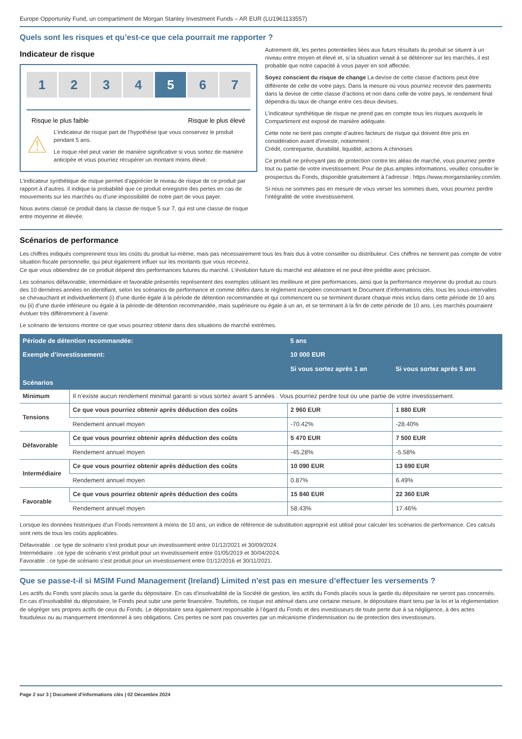Europe Opportunity Fund, un compartiment de Morgan Stanley Investment Funds – AR EUR (LU1961133557)
Quels sont les risques et qu’est-ce que cela pourrait me rapporter ?
Indicateur de risque
1 2 3 4 5 6 7
Risque le plus faible Risque le plus élevé
⚠
L’indicateur de risque part de l’hypothèse que vous conservez le produit pendant 5 ans.
Le risque réel peut varier de manière significative si vous sortez de manière anticipée et vous pourriez récupérer un montant moins élevé.
L’indicateur synthétique de risque permet d’apprécier le niveau de risque de ce produit par rapport à d’autres. Il indique la probabilité que ce produit enregistre des pertes en cas de mouvements sur les marchés ou d’une impossibilité de notre part de vous payer.
Nous avons classé ce produit dans la classe de risque 5 sur 7, qui est une classe de risque entre moyenne et élevée.
Autrement dit, les pertes potentielles liées aux futurs résultats du produit se situent à un niveau entre moyen et élevé et, si la situation venait à se détériorer sur les marchés, il est probable que notre capacité à vous payer en soit affectée.
Soyez conscient du risque de change La devise de cette classe d’actions peut être différente de celle de votre pays. Dans la mesure où vous pourriez recevoir des paiements dans la devise de cette classe d’actions et non dans celle de votre pays, le rendement final dépendra du taux de change entre ces deux devises.
L’indicateur synthétique de risque ne prend pas en compte tous les risques auxquels le Compartiment est exposé de manière adéquate.
Cette note ne tient pas compte d’autres facteurs de risque qui doivent être pris en considération avant d’investir, notamment :
Crédit, contrepartie, durabilité, liquidité, actions A chinoises
Ce produit ne prévoyant pas de protection contre les aléas de marché, vous pourriez perdre tout ou partie de votre investissement. Pour de plus amples informations, veuillez consulter le prospectus du Fonds, disponible gratuitement à l’adresse : https://www.morganstanley.com/im.
Si nous ne sommes pas en mesure de vous verser les sommes dues, vous pourriez perdre l’intégralité de votre investissement.
Scénarios de performance
Les chiffres indiqués comprennent tous les coûts du produit lui-même, mais pas nécessairement tous les frais dus à votre conseiller ou distributeur. Ces chiffres ne tiennent pas compte de votre situation fiscale personnelle, qui peut également influer sur les montants que vous recevrez.
Ce que vous obtiendrez de ce produit dépend des performances futures du marché. L’évolution future du marché est aléatoire et ne peut être prédite avec précision.
Les scénarios défavorable, intermédiaire et favorable présentés représentent des exemples utilisant les meilleure et pire performances, ainsi que la performance moyenne du produit au cours des 10 dernières années en identifiant, selon les scénarios de performance et comme défini dans le règlement européen concernant le Document d’informations clés, tous les sous-intervalles se chevauchant et individuellement (i) d’une durée égale à la période de détention recommandée et qui commencent ou se terminent durant chaque mois inclus dans cette période de 10 ans ou (ii) d’une durée inférieure ou égale à la période de détention recommandée, mais supérieure ou égale à un an, et se terminant à la fin de cette période de 10 ans. Les marchés pourraient évoluer très différemment à l’avenir.
Le scénario de tensions montre ce que vous pourriez obtenir dans des situations de marché extrêmes.
| Période de détention recommandée: | | 5 ans | |
| --- | --- | --- | --- |
| Exemple d’investissement: | | 10 000 EUR | |
| | | Si vous sortez après 1 an | Si vous sortez après 5 ans |
| Scénarios | | | |
| Minimum | Il n’existe aucun rendement minimal garanti si vous sortez avant 5 années . Vous pourriez perdre tout ou une partie de votre investissement. | | |
| Tensions | Ce que vous pourriez obtenir après déduction des coûts | 2 960 EUR | 1 880 EUR |
| | Rendement annuel moyen | -70.42% | -28.40% |
| Défavorable | Ce que vous pourriez obtenir après déduction des coûts | 5 470 EUR | 7 500 EUR |
| | Rendement annuel moyen | -45.28% | -5.58% |
| Intermédiaire | Ce que vous pourriez obtenir après déduction des coûts | 10 090 EUR | 13 690 EUR |
| | Rendement annuel moyen | 0.87% | 6.49% |
| Favorable | Ce que vous pourriez obtenir après déduction des coûts | 15 840 EUR | 22 360 EUR |
| | Rendement annuel moyen | 58.43% | 17.46% |
Lorsque les données historiques d’un Fonds remontent à moins de 10 ans, un indice de référence de substitution approprié est utilisé pour calculer les scénarios de performance. Ces calculs sont nets de tous les coûts applicables.
Défavorable : ce type de scénario s’est produit pour un investissement entre 01/12/2021 et 30/09/2024.
Intermédiaire : ce type de scénario s’est produit pour un investissement entre 01/05/2019 et 30/04/2024.
Favorable : ce type de scénario s’est produit pour un investissement entre 01/12/2016 et 30/11/2021.
Que se passe-t-il si MSIM Fund Management (Ireland) Limited n'est pas en mesure d’effectuer les versements ?
Les actifs du Fonds sont placés sous la garde du dépositaire. En cas d’insolvabilité de la Société de gestion, les actifs du Fonds placés sous la garde du dépositaire ne seront pas concernés. En cas d’insolvabilité du dépositaire, le Fonds peut subir une perte financière. Toutefois, ce risque est atténué dans une certaine mesure, le dépositaire étant tenu par la loi et la réglementation de ségréger ses propres actifs de ceux du Fonds. Le dépositaire sera également responsable à l’égard du Fonds et des investisseurs de toute perte due à sa négligence, à des actes frauduleux ou au manquement intentionnel à ses obligations. Ces pertes ne sont pas couvertes par un mécanisme d’indemnisation ou de protection des investisseurs.
Page 2 sur 3 | Document d’informations clés | 02 Décembre 2024